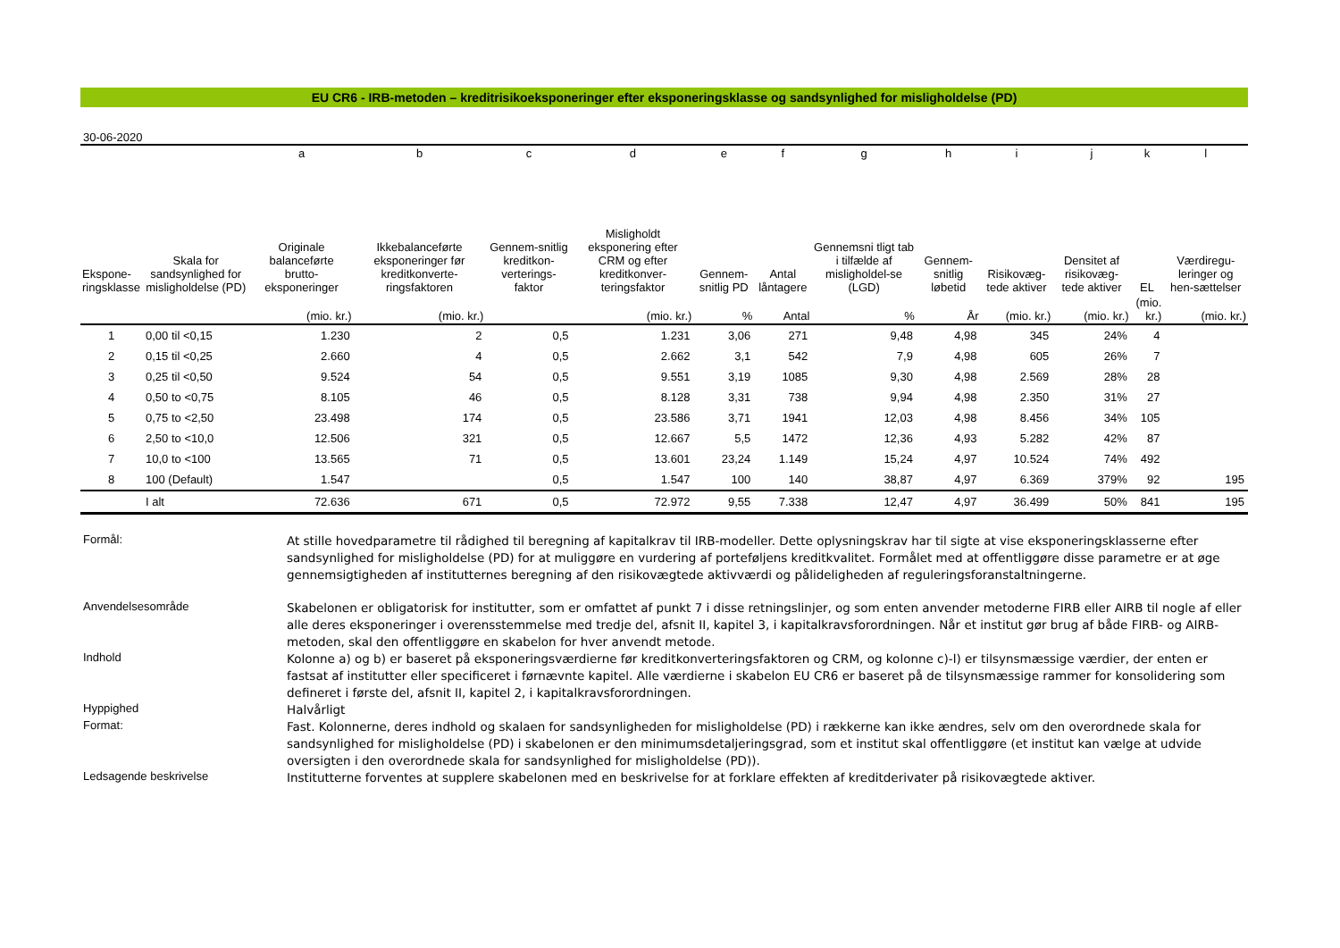EU CR6 - IRB-metoden – kreditrisikoeksponeringer efter eksponeringsklasse og sandsynlighed for misligholdelse (PD)
30-06-2020
| | | a | b | c | d | e | f | g | h | i | j | k | l |
| --- | --- | --- | --- | --- | --- | --- | --- | --- | --- | --- | --- | --- | --- |
| Ekspone- ringsklasse | Skala for sandsynlighed for misligholdelse (PD) | Originale balanceførte brutto-eksponeringer | Ikkebalanceførte eksponeringer før kreditkonverte-ringsfaktoren | Gennem-snitlig kreditkon-verterings-faktor | Misligholdt eksponering efter CRM og efter kreditkonver-teringsfaktor | Gennem-snitlig PD | Antal låntagere | Gennemsni tligt tab i tilfælde af misligholdel-se (LGD) | Gennem-snitlig løbetid | Risikovæg-tede aktiver | Densitet af risikovæg-tede aktiver | EL | Værdiregu-leringer og hen-sættelser |
| | | (mio. kr.) | (mio. kr.) | | (mio. kr.) | % | Antal | % | År | (mio. kr.) | (mio. kr.) | (mio. kr.) | (mio. kr.) |
| 1 | 0,00 til <0,15 | 1.230 | 2 | 0,5 | 1.231 | 3,06 | 271 | 9,48 | 4,98 | 345 | 24% | 4 | |
| 2 | 0,15 til <0,25 | 2.660 | 4 | 0,5 | 2.662 | 3,1 | 542 | 7,9 | 4,98 | 605 | 26% | 7 | |
| 3 | 0,25 til <0,50 | 9.524 | 54 | 0,5 | 9.551 | 3,19 | 1085 | 9,30 | 4,98 | 2.569 | 28% | 28 | |
| 4 | 0,50 to <0,75 | 8.105 | 46 | 0,5 | 8.128 | 3,31 | 738 | 9,94 | 4,98 | 2.350 | 31% | 27 | |
| 5 | 0,75 to <2,50 | 23.498 | 174 | 0,5 | 23.586 | 3,71 | 1941 | 12,03 | 4,98 | 8.456 | 34% | 105 | |
| 6 | 2,50 to <10,0 | 12.506 | 321 | 0,5 | 12.667 | 5,5 | 1472 | 12,36 | 4,93 | 5.282 | 42% | 87 | |
| 7 | 10,0 to <100 | 13.565 | 71 | 0,5 | 13.601 | 23,24 | 1.149 | 15,24 | 4,97 | 10.524 | 74% | 492 | |
| 8 | 100 (Default) | 1.547 | | 0,5 | 1.547 | 100 | 140 | 38,87 | 4,97 | 6.369 | 379% | 92 | 195 |
| | I alt | 72.636 | 671 | 0,5 | 72.972 | 9,55 | 7.338 | 12,47 | 4,97 | 36.499 | 50% | 841 | 195 |
Formål:
At stille hovedparametre til rådighed til beregning af kapitalkrav til IRB-modeller. Dette oplysningskrav har til sigte at vise eksponeringsklasserne efter sandsynlighed for misligholdelse (PD) for at muliggøre en vurdering af porteføljens kreditkvalitet. Formålet med at offentliggøre disse parametre er at øge gennemsigtigheden af institutternes beregning af den risikovægtede aktivværdi og pålideligheden af reguleringsforanstaltningerne.
Anvendelsesområde
Skabelonen er obligatorisk for institutter, som er omfattet af punkt 7 i disse retningslinjer, og som enten anvender metoderne FIRB eller AIRB til nogle af eller alle deres eksponeringer i overensstemmelse med tredje del, afsnit II, kapitel 3, i kapitalkravsforordningen. Når et institut gør brug af både FIRB- og AIRB-metoden, skal den offentliggøre en skabelon for hver anvendt metode.
Indhold
Kolonne a) og b) er baseret på eksponeringsværdierne før kreditkonverteringsfaktoren og CRM, og kolonne c)-l) er tilsynsmæssige værdier, der enten er fastsat af institutter eller specificeret i førnævnte kapitel. Alle værdierne i skabelon EU CR6 er baseret på de tilsynsmæssige rammer for konsolidering som defineret i første del, afsnit II, kapitel 2, i kapitalkravsforordningen.
Hyppighed
Halvårligt
Format:
Fast. Kolonnerne, deres indhold og skalaen for sandsynligheden for misligholdelse (PD) i rækkerne kan ikke ændres, selv om den overordnede skala for sandsynlighed for misligholdelse (PD) i skabelonen er den minimumsdetaljeringsgrad, som et institut skal offentliggøre (et institut kan vælge at udvide oversigten i den overordnede skala for sandsynlighed for misligholdelse (PD)).
Ledsagende beskrivelse
Institutterne forventes at supplere skabelonen med en beskrivelse for at forklare effekten af kreditderivater på risikovægtede aktiver.